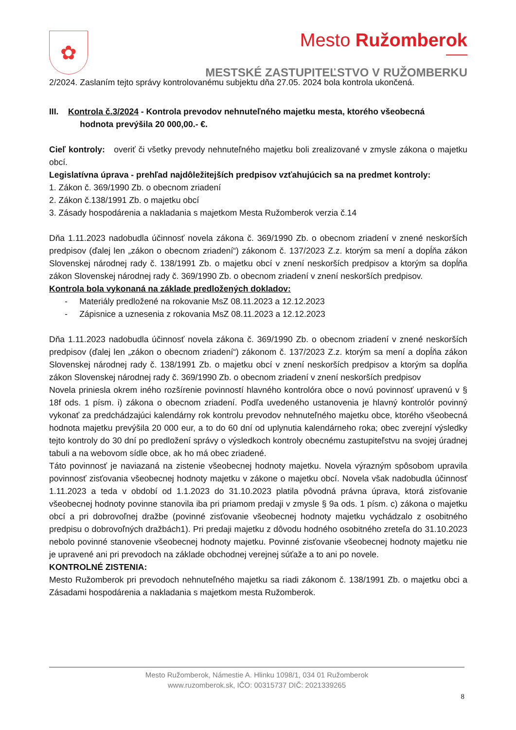✿
Mesto Ružomberok
MESTSKÉ ZASTUPITEĽSTVO V RUŽOMBERKU
2/2024. Zaslaním tejto správy kontrolovanému subjektu dňa 27.05. 2024 bola kontrola ukončená.
III. Kontrola č.3/2024 - Kontrola prevodov nehnuteľného majetku mesta, ktorého všeobecná
hodnota prevýšila 20 000,00.- €.
Cieľ kontroly: overiť či všetky prevody nehnuteľného majetku boli zrealizované v zmysle zákona o majetku obcí.
Legislatívna úprava - prehľad najdôležitejších predpisov vzťahujúcich sa na predmet kontroly:
1. Zákon č. 369/1990 Zb. o obecnom zriadení
2. Zákon č.138/1991 Zb. o majetku obcí
3. Zásady hospodárenia a nakladania s majetkom Mesta Ružomberok verzia č.14
Dňa 1.11.2023 nadobudla účinnosť novela zákona č. 369/1990 Zb. o obecnom zriadení v znené neskorších predpisov (ďalej len „zákon o obecnom zriadení“) zákonom č. 137/2023 Z.z. ktorým sa mení a dopĺňa zákon Slovenskej národnej rady č. 138/1991 Zb. o majetku obcí v znení neskorších predpisov a ktorým sa dopĺňa zákon Slovenskej národnej rady č. 369/1990 Zb. o obecnom zriadení v znení neskorších predpisov.
Kontrola bola vykonaná na základe predložených dokladov:
- Materiály predložené na rokovanie MsZ 08.11.2023 a 12.12.2023
- Zápisnice a uznesenia z rokovania MsZ 08.11.2023 a 12.12.2023
Dňa 1.11.2023 nadobudla účinnosť novela zákona č. 369/1990 Zb. o obecnom zriadení v znené neskorších predpisov (ďalej len „zákon o obecnom zriadení“) zákonom č. 137/2023 Z.z. ktorým sa mení a dopĺňa zákon Slovenskej národnej rady č. 138/1991 Zb. o majetku obcí v znení neskorších predpisov a ktorým sa dopĺňa zákon Slovenskej národnej rady č. 369/1990 Zb. o obecnom zriadení v znení neskorších predpisov
Novela priniesla okrem iného rozšírenie povinností hlavného kontrolóra obce o novú povinnosť upravenú v § 18f ods. 1 písm. i) zákona o obecnom zriadení. Podľa uvedeného ustanovenia je hlavný kontrolór povinný vykonať za predchádzajúci kalendárny rok kontrolu prevodov nehnuteľného majetku obce, ktorého všeobecná hodnota majetku prevýšila 20 000 eur, a to do 60 dní od uplynutia kalendárneho roka; obec zverejní výsledky tejto kontroly do 30 dní po predložení správy o výsledkoch kontroly obecnému zastupiteľstvu na svojej úradnej tabuli a na webovom sídle obce, ak ho má obec zriadené.
Táto povinnosť je naviazaná na zistenie všeobecnej hodnoty majetku. Novela výrazným spôsobom upravila povinnosť zisťovania všeobecnej hodnoty majetku v zákone o majetku obcí. Novela však nadobudla účinnosť 1.11.2023 a teda v období od 1.1.2023 do 31.10.2023 platila pôvodná právna úprava, ktorá zisťovanie všeobecnej hodnoty povinne stanovila iba pri priamom predaji v zmysle § 9a ods. 1 písm. c) zákona o majetku obcí a pri dobrovoľnej dražbe (povinné zisťovanie všeobecnej hodnoty majetku vychádzalo z osobitného predpisu o dobrovoľných dražbách1). Pri predaji majetku z dôvodu hodného osobitného zreteľa do 31.10.2023 nebolo povinné stanovenie všeobecnej hodnoty majetku. Povinné zisťovanie všeobecnej hodnoty majetku nie je upravené ani pri prevodoch na základe obchodnej verejnej súťaže a to ani po novele.
KONTROLNÉ ZISTENIA:
Mesto Ružomberok pri prevodoch nehnuteľného majetku sa riadi zákonom č. 138/1991 Zb. o majetku obci a Zásadami hospodárenia a nakladania s majetkom mesta Ružomberok.
Mesto Ružomberok, Námestie A. Hlinku 1098/1, 034 01 Ružomberok
www.ruzomberok.sk, IČO: 00315737 DIČ: 2021339265
8